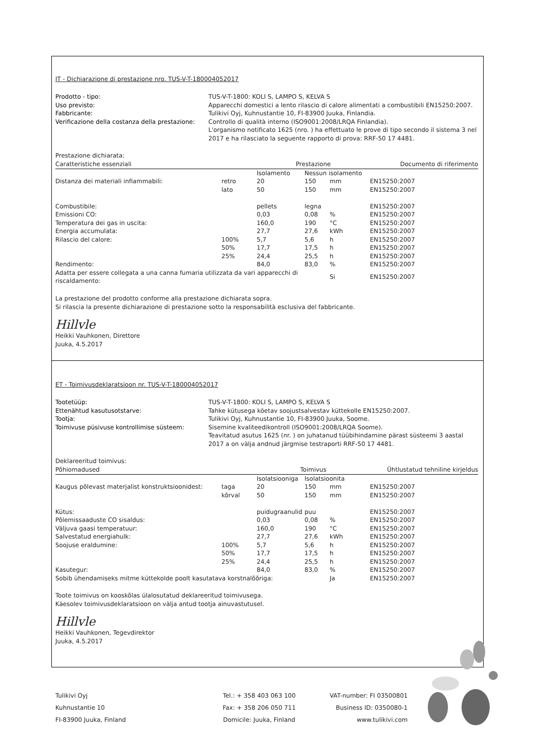IT - Dichiarazione di prestazione nro. TUS-V-T-180004052017
Prodotto - tipo: TUS-V-T-1800: KOLI S, LAMPO S, KELVA S Uso previsto: Apparecchi domestici a lento rilascio di calore alimentati a combustibili EN15250:2007. Fabbricante: Tulikivi Oyj, Kuhnustantie 10, FI-83900 Juuka, Finlandia. Verificazione della costanza della prestazione: Controllo di qualità interno (ISO9001:2008/LRQA Finlandia).
L'organismo notificato 1625 (nro. ) ha effettuato le prove di tipo secondo il sistema 3 nel 2017 e ha rilasciato la seguente rapporto di prova: RRF-50 17 4481.
Prestazione dichiarata:
| Caratteristiche essenziali | | Prestazione | | | | Documento di riferimento |
| --- | --- | --- | --- | --- | --- | --- |
| | | Isolamento | Nessun isolamento | | | |
| Distanza dei materiali infiammabili: | retro | 20 | 150 | mm | | EN15250:2007 |
| | lato | 50 | 150 | mm | | EN15250:2007 |
| Combustibile: | | pellets | legna | | | EN15250:2007 |
| Emissioni CO: | | 0,03 | 0,08 | % | | EN15250:2007 |
| Temperatura dei gas in uscita: | | 160,0 | 190 | °C | | EN15250:2007 |
| Energia accumulata: | | 27,7 | 27,6 | kWh | | EN15250:2007 |
| Rilascio del calore: | 100% | 5,7 | 5,6 | h | | EN15250:2007 |
| | 50% | 17,7 | 17,5 | h | | EN15250:2007 |
| | 25% | 24,4 | 25,5 | h | | EN15250:2007 |
| Rendimento: | | 84,0 | 83,0 | % | | EN15250:2007 |
| Adatta per essere collegata a una canna fumaria utilizzata da vari apparecchi di riscaldamento: | | | | Si | | EN15250:2007 |
La prestazione del prodotto conforme alla prestazione dichiarata sopra.
Si rilascia la presente dichiarazione di prestazione sotto la responsabilità esclusiva del fabbricante.
Hillvle
Heikki Vauhkonen, Direttore
Juuka, 4.5.2017
ET - Toimivusdeklaratsioon nr. TUS-V-T-180004052017
Tootetüüp: TUS-V-T-1800: KOLI S, LAMPO S, KELVA S Ettenähtud kasutusotstarve: Tahke kütusega köetav soojustsalvestav küttekolle EN15250:2007. Tootja: Tulikivi Oyj, Kuhnustantie 10, FI-83900 Juuka, Soome. Toimivuse püsivuse kontrollimise süsteem: Sisemine kvaliteedikontroll (ISO9001:2008/LRQA Soome).
Teavitatud asutus 1625 (nr. ) on juhatanud tüübihindamine pärast süsteemi 3 aastal 2017 a on välja andnud järgmise testraporti RRF-50 17 4481.
Deklareeritud toimivus:
| Põhiomadused | | Toimivus | | | | Ühtlustatud tehniline kirjeldus |
| --- | --- | --- | --- | --- | --- | --- |
| | | Isolatsiooniga | Isolatsioonita | | | |
| Kaugus põlevast materjalist konstruktsioonidest: | taga | 20 | 150 | mm | | EN15250:2007 |
| | kõrval | 50 | 150 | mm | | EN15250:2007 |
| Kütus: | | puidugraanulid | puu | | | EN15250:2007 |
| Põlemissaaduste CO sisaldus: | | 0,03 | 0,08 | % | | EN15250:2007 |
| Väljuva gaasi temperatuur: | | 160,0 | 190 | °C | | EN15250:2007 |
| Salvestatud energiahulk: | | 27,7 | 27,6 | kWh | | EN15250:2007 |
| Soojuse eraldumine: | 100% | 5,7 | 5,6 | h | | EN15250:2007 |
| | 50% | 17,7 | 17,5 | h | | EN15250:2007 |
| | 25% | 24,4 | 25,5 | h | | EN15250:2007 |
| Kasutegur: | | 84,0 | 83,0 | % | | EN15250:2007 |
| Sobib ühendamiseks mitme küttekolde poolt kasutatava korstnalõõriga: | | | | Ja | | EN15250:2007 |
Toote toimivus on kooskõlas ülalosutatud deklareeritud toimivusega.
Käesolev toimivusdeklaratsioon on välja antud tootja ainuvastutusel.
Hillvle
Heikki Vauhkonen, Tegevdirektor
Juuka, 4.5.2017
Tulikivi Oyj
Kuhnustantie 10
FI-83900 Juuka, Finland
Tel.: + 358 403 063 100
Fax: + 358 206 050 711
Domicile: Juuka, Finland
VAT-number: FI 03500801
Business ID: 0350080-1
www.tulikivi.com